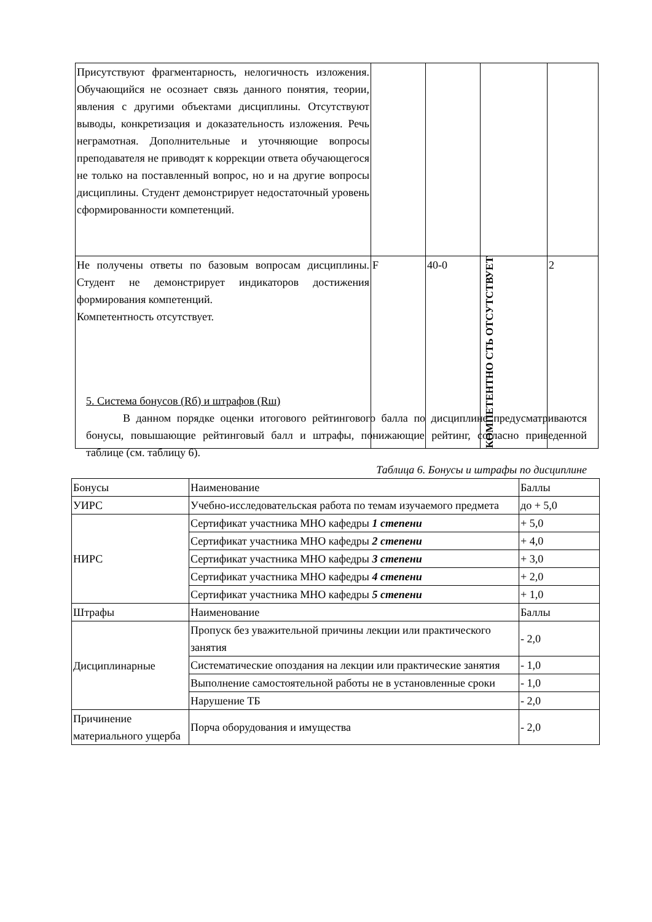| Присутствуют фрагментарность, нелогичность изложения. Обучающийся не осознает связь данного понятия, теории, явления с другими объектами дисциплины. Отсутствуют выводы, конкретизация и доказательность изложения. Речь неграмотная. Дополнительные и уточняющие вопросы преподавателя не приводят к коррекции ответа обучающегося не только на поставленный вопрос, но и на другие вопросы дисциплины. Студент демонстрирует недостаточный уровень сформированности компетенций. | | | | |
| Не получены ответы по базовым вопросам дисциплины. Студент не демонстрирует индикаторов достижения формирования компетенций. Компетентность отсутствует. | F | 40-0 | КОМПЕТЕНТНО СТЬ ОТСУТСТВУЕТ | 2 |
5. Система бонусов (Rб) и штрафов (Rш)
В данном порядке оценки итогового рейтингового балла по дисциплине предусматриваются бонусы, повышающие рейтинговый балл и штрафы, понижающие рейтинг, согласно приведенной таблице (см. таблицу 6).
Таблица 6. Бонусы и штрафы по дисциплине
| Бонусы | Наименование | Баллы |
| УИРС | Учебно-исследовательская работа по темам изучаемого предмета | до + 5,0 |
| НИРС | Сертификат участника МНО кафедры 1 степени | + 5,0 |
| | Сертификат участника МНО кафедры 2 степени | + 4,0 |
| | Сертификат участника МНО кафедры 3 степени | + 3,0 |
| | Сертификат участника МНО кафедры 4 степени | + 2,0 |
| | Сертификат участника МНО кафедры 5 степени | + 1,0 |
| Штрафы | Наименование | Баллы |
| Дисциплинарные | Пропуск без уважительной причины лекции или практического занятия | - 2,0 |
| | Систематические опоздания на лекции или практические занятия | - 1,0 |
| | Выполнение самостоятельной работы не в установленные сроки | - 1,0 |
| | Нарушение ТБ | - 2,0 |
| Причинение материального ущерба | Порча оборудования и имущества | - 2,0 |